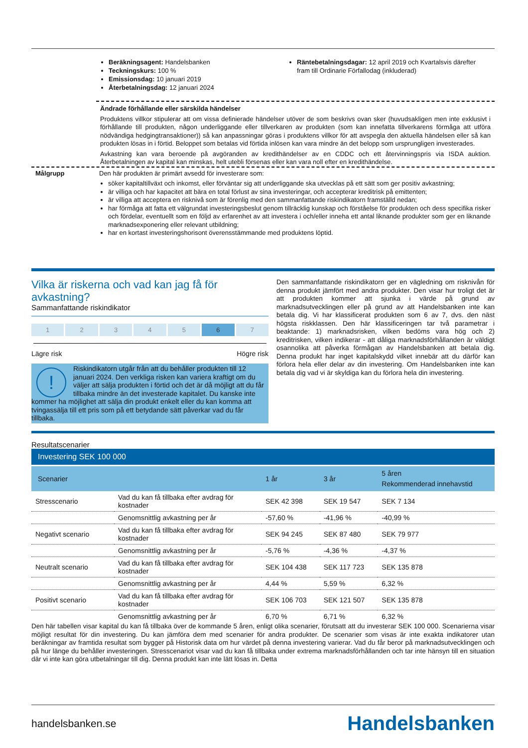Beräkningsagent: Handelsbanken
Teckningskurs: 100 %
Emissionsdag: 10 januari 2019
Återbetalningsdag: 12 januari 2024
Räntebetalningsdagar: 12 april 2019 och Kvartalsvis därefter fram till Ordinarie Förfallodag (inkluderad)
Ändrade förhållande eller särskilda händelser
Produktens villkor stipulerar att om vissa definierade händelser utöver de som beskrivs ovan sker (huvudsakligen men inte exklusivt i förhållande till produkten, någon underliggande eller tillverkaren av produkten (som kan innefatta tillverkarens förmåga att utföra nödvändiga hedgingtransaktioner)) så kan anpassningar göras i produktens villkor för att avspegla den aktuella händelsen eller så kan produkten lösas in i förtid. Beloppet som betalas vid förtida inlösen kan vara mindre än det belopp som ursprungligen investerades.
Avkastning kan vara beroende på avgöranden av kredithändelser av en CDDC och ett återvinningspris via ISDA auktion. Återbetalningen av kapital kan minskas, helt utebli försenas eller kan vara noll efter en kredithändelse.
Målgrupp Den här produkten är primärt avsedd för investerare som:
söker kapitaltillväxt och inkomst, eller förväntar sig att underliggande ska utvecklas på ett sätt som ger positiv avkastning;
är villiga och har kapacitet att bära en total förlust av sina investeringar, och accepterar kreditrisk på emittenten;
är villiga att acceptera en risknivå som är förenlig med den sammanfattande riskindikatorn framställd nedan;
har förmåga att fatta ett välgrundat investeringsbeslut genom tillräcklig kunskap och förståelse för produkten och dess specifika risker och fördelar, eventuellt som en följd av erfarenhet av att investera i och/eller inneha ett antal liknande produkter som ger en liknande marknadsexponering eller relevant utbildning;
har en kortast investeringshorisont överensstämmande med produktens löptid.
Vilka är riskerna och vad kan jag få för avkastning?
Sammanfattande riskindikator
1 2 3 4 5 6 7
Lägre risk Högre risk
!
Riskindikatorn utgår från att du behåller produkten till 12 januari 2024. Den verkliga risken kan variera kraftigt om du väljer att sälja produkten i förtid och det är då möjligt att du får tillbaka mindre än det investerade kapitalet. Du kanske inte kommer ha möjlighet att sälja din produkt enkelt eller du kan komma att tvingassälja till ett pris som på ett betydande sätt påverkar vad du får tillbaka.
Den sammanfattande riskindikatorn ger en vägledning om risknivån för denna produkt jämfört med andra produkter. Den visar hur troligt det är att produkten kommer att sjunka i värde på grund av marknadsutvecklingen eller på grund av att Handelsbanken inte kan betala dig. Vi har klassificerat produkten som 6 av 7, dvs. den näst högsta riskklassen. Den här klassificeringen tar två parametrar i beaktande: 1) marknadsrisken, vilken bedöms vara hög och 2) kreditrisken, vilken indikerar - att dåliga marknadsförhållanden är väldigt osannolika att påverka förmågan av Handelsbanken att betala dig. Denna produkt har inget kapitalskydd vilket innebär att du därför kan förlora hela eller delar av din investering. Om Handelsbanken inte kan betala dig vad vi är skyldiga kan du förlora hela din investering.
Resultatscenarier
Investering SEK 100 000
| Scenarier | | 1 år | 3 år | 5 åren Rekommenderad innehavstid |
| Stresscenario | Vad du kan få tillbaka efter avdrag för kostnader | SEK 42 398 | SEK 19 547 | SEK 7 134 |
| | Genomsnittlig avkastning per år | -57,60 % | -41,96 % | -40,99 % |
| Negativt scenario | Vad du kan få tillbaka efter avdrag för kostnader | SEK 94 245 | SEK 87 480 | SEK 79 977 |
| | Genomsnittlig avkastning per år | -5,76 % | -4,36 % | -4,37 % |
| Neutralt scenario | Vad du kan få tillbaka efter avdrag för kostnader | SEK 104 438 | SEK 117 723 | SEK 135 878 |
| | Genomsnittlig avkastning per år | 4,44 % | 5,59 % | 6,32 % |
| Positivt scenario | Vad du kan få tillbaka efter avdrag för kostnader | SEK 106 703 | SEK 121 507 | SEK 135 878 |
| | Genomsnittlig avkastning per år | 6,70 % | 6,71 % | 6,32 % |
Den här tabellen visar kapital du kan få tillbaka över de kommande 5 åren, enligt olika scenarier, förutsatt att du investerar SEK 100 000. Scenarierna visar möjligt resultat för din investering. Du kan jämföra dem med scenarier för andra produkter. De scenarier som visas är inte exakta indikatorer utan beräkningar av framtida resultat som bygger på Historisk data om hur värdet på denna investering varierar. Vad du får beror på marknadsutvecklingen och på hur länge du behåller investeringen. Stresscenariot visar vad du kan få tillbaka under extrema marknadsförhållanden och tar inte hänsyn till en situation där vi inte kan göra utbetalningar till dig. Denna produkt kan inte lätt lösas in. Detta
handelsbanken.se Handelsbanken